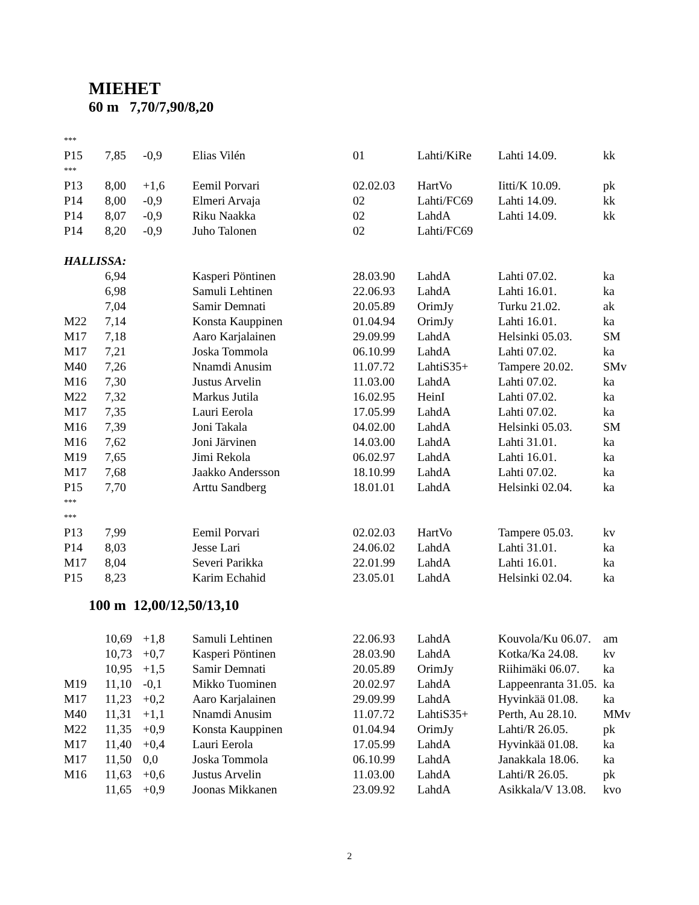MIEHET
60 m 7,70/7,90/8,20
| *** | | | | | | | |
| P15 | 7,85 | -0,9 | Elias Vilén | 01 | Lahti/KiRe | Lahti 14.09. | kk |
| *** | | | | | | | |
| P13 | 8,00 | +1,6 | Eemil Porvari | 02.02.03 | HartVo | Iitti/K 10.09. | pk |
| P14 | 8,00 | -0,9 | Elmeri Arvaja | 02 | Lahti/FC69 | Lahti 14.09. | kk |
| P14 | 8,07 | -0,9 | Riku Naakka | 02 | LahdA | Lahti 14.09. | kk |
| P14 | 8,20 | -0,9 | Juho Talonen | 02 | Lahti/FC69 | | |
| HALLISSA: | | | | | | | |
| | 6,94 | | Kasperi Pöntinen | 28.03.90 | LahdA | Lahti 07.02. | ka |
| | 6,98 | | Samuli Lehtinen | 22.06.93 | LahdA | Lahti 16.01. | ka |
| | 7,04 | | Samir Demnati | 20.05.89 | OrimJy | Turku 21.02. | ak |
| M22 | 7,14 | | Konsta Kauppinen | 01.04.94 | OrimJy | Lahti 16.01. | ka |
| M17 | 7,18 | | Aaro Karjalainen | 29.09.99 | LahdA | Helsinki 05.03. | SM |
| M17 | 7,21 | | Joska Tommola | 06.10.99 | LahdA | Lahti 07.02. | ka |
| M40 | 7,26 | | Nnamdi Anusim | 11.07.72 | LahtiS35+ | Tampere 20.02. | SMv |
| M16 | 7,30 | | Justus Arvelin | 11.03.00 | LahdA | Lahti 07.02. | ka |
| M22 | 7,32 | | Markus Jutila | 16.02.95 | HeinI | Lahti 07.02. | ka |
| M17 | 7,35 | | Lauri Eerola | 17.05.99 | LahdA | Lahti 07.02. | ka |
| M16 | 7,39 | | Joni Takala | 04.02.00 | LahdA | Helsinki 05.03. | SM |
| M16 | 7,62 | | Joni Järvinen | 14.03.00 | LahdA | Lahti 31.01. | ka |
| M19 | 7,65 | | Jimi Rekola | 06.02.97 | LahdA | Lahti 16.01. | ka |
| M17 | 7,68 | | Jaakko Andersson | 18.10.99 | LahdA | Lahti 07.02. | ka |
| P15 | 7,70 | | Arttu Sandberg | 18.01.01 | LahdA | Helsinki 02.04. | ka |
| *** | | | | | | | |
| *** | | | | | | | |
| P13 | 7,99 | | Eemil Porvari | 02.02.03 | HartVo | Tampere 05.03. | kv |
| P14 | 8,03 | | Jesse Lari | 24.06.02 | LahdA | Lahti 31.01. | ka |
| M17 | 8,04 | | Severi Parikka | 22.01.99 | LahdA | Lahti 16.01. | ka |
| P15 | 8,23 | | Karim Echahid | 23.05.01 | LahdA | Helsinki 02.04. | ka |
100 m 12,00/12,50/13,10
| | 10,69 | +1,8 | Samuli Lehtinen | 22.06.93 | LahdA | Kouvola/Ku 06.07. | am |
| | 10,73 | +0,7 | Kasperi Pöntinen | 28.03.90 | LahdA | Kotka/Ka 24.08. | kv |
| | 10,95 | +1,5 | Samir Demnati | 20.05.89 | OrimJy | Riihimäki 06.07. | ka |
| M19 | 11,10 | -0,1 | Mikko Tuominen | 20.02.97 | LahdA | Lappeenranta 31.05. | ka |
| M17 | 11,23 | +0,2 | Aaro Karjalainen | 29.09.99 | LahdA | Hyvinkää 01.08. | ka |
| M40 | 11,31 | +1,1 | Nnamdi Anusim | 11.07.72 | LahtiS35+ | Perth, Au 28.10. | MMv |
| M22 | 11,35 | +0,9 | Konsta Kauppinen | 01.04.94 | OrimJy | Lahti/R 26.05. | pk |
| M17 | 11,40 | +0,4 | Lauri Eerola | 17.05.99 | LahdA | Hyvinkää 01.08. | ka |
| M17 | 11,50 | 0,0 | Joska Tommola | 06.10.99 | LahdA | Janakkala 18.06. | ka |
| M16 | 11,63 | +0,6 | Justus Arvelin | 11.03.00 | LahdA | Lahti/R 26.05. | pk |
| | 11,65 | +0,9 | Joonas Mikkanen | 23.09.92 | LahdA | Asikkala/V 13.08. | kvo |
2